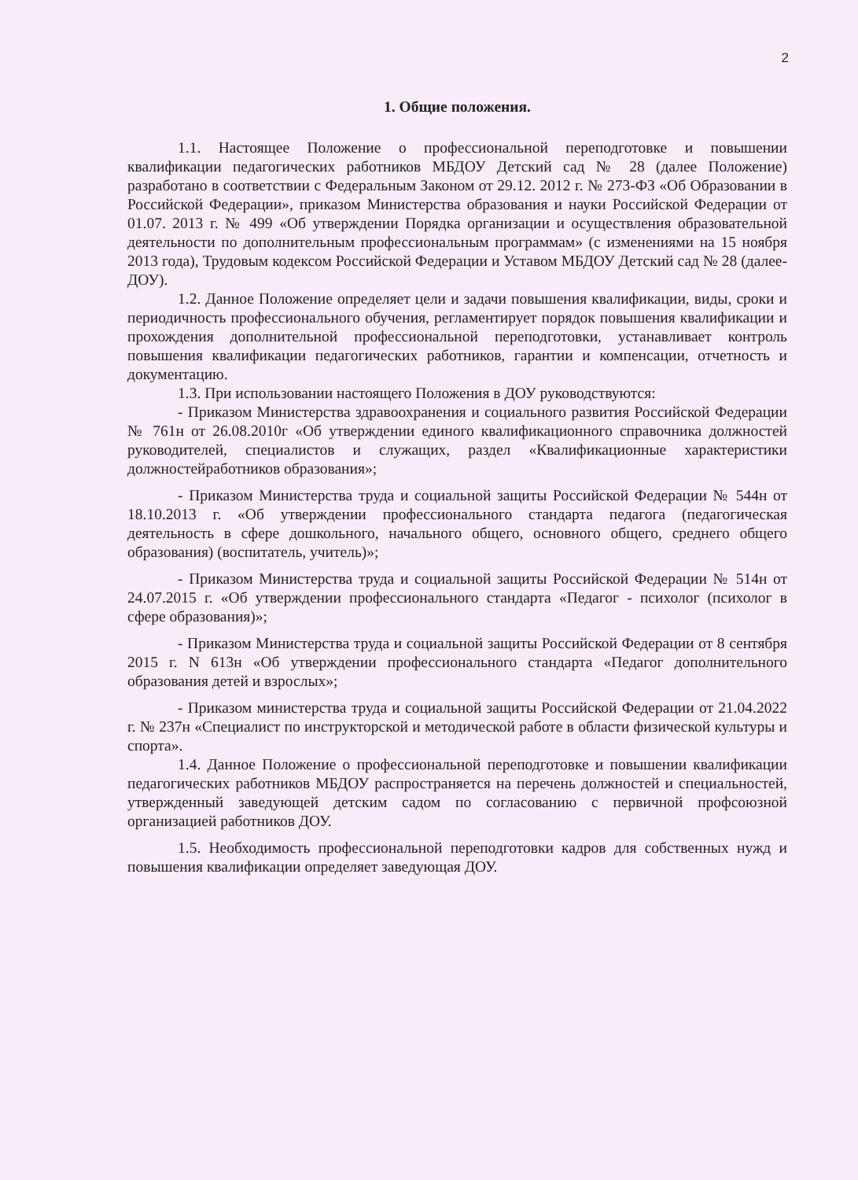2
1. Общие положения.
1.1. Настоящее Положение о профессиональной переподготовке и повышении квалификации педагогических работников МБДОУ Детский сад № 28 (далее Положение) разработано в соответствии с Федеральным Законом от 29.12. 2012 г. № 273-ФЗ «Об Образовании в Российской Федерации», приказом Министерства образования и науки Российской Федерации от 01.07. 2013 г. № 499 «Об утверждении Порядка организации и осуществления образовательной деятельности по дополнительным профессиональным программам» (с изменениями на 15 ноября 2013 года), Трудовым кодексом Российской Федерации и Уставом МБДОУ Детский сад № 28 (далее- ДОУ).
1.2. Данное Положение определяет цели и задачи повышения квалификации, виды, сроки и периодичность профессионального обучения, регламентирует порядок повышения квалификации и прохождения дополнительной профессиональной переподготовки, устанавливает контроль повышения квалификации педагогических работников, гарантии и компенсации, отчетность и документацию.
1.3. При использовании настоящего Положения в ДОУ руководствуются:
- Приказом Министерства здравоохранения и социального развития Российской Федерации № 761н от 26.08.2010г «Об утверждении единого квалификационного справочника должностей руководителей, специалистов и служащих, раздел «Квалификационные характеристики должностейработников образования»;
- Приказом Министерства труда и социальной защиты Российской Федерации № 544н от 18.10.2013 г. «Об утверждении профессионального стандарта педагога (педагогическая деятельность в сфере дошкольного, начального общего, основного общего, среднего общего образования) (воспитатель, учитель)»;
- Приказом Министерства труда и социальной защиты Российской Федерации № 514н от 24.07.2015 г. «Об утверждении профессионального стандарта «Педагог - психолог (психолог в сфере образования)»;
- Приказом Министерства труда и социальной защиты Российской Федерации от 8 сентября 2015 г. N 613н «Об утверждении профессионального стандарта «Педагог дополнительного образования детей и взрослых»;
- Приказом министерства труда и социальной защиты Российской Федерации от 21.04.2022 г. № 237н «Специалист по инструкторской и методической работе в области физической культуры и спорта».
1.4. Данное Положение о профессиональной переподготовке и повышении квалификации педагогических работников МБДОУ распространяется на перечень должностей и специальностей, утвержденный заведующей детским садом по согласованию с первичной профсоюзной организацией работников ДОУ.
1.5. Необходимость профессиональной переподготовки кадров для собственных нужд и повышения квалификации определяет заведующая ДОУ.